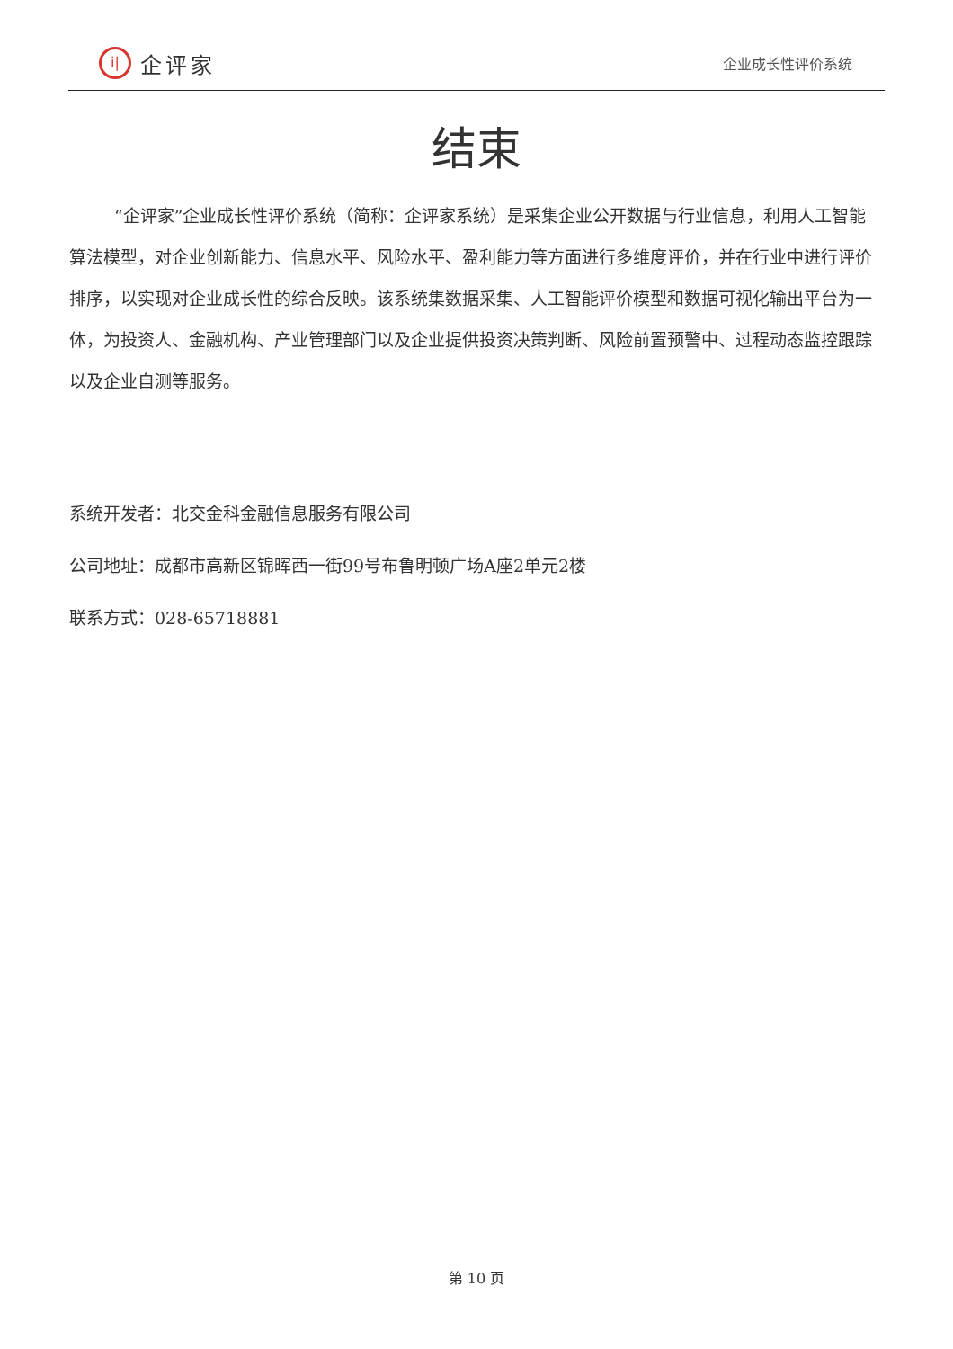i|
企评家
企业成长性评价系统
结束
“企评家”企业成长性评价系统（简称：企评家系统）是采集企业公开数据与行业信息，利用人工智能算法模型，对企业创新能力、信息水平、风险水平、盈利能力等方面进行多维度评价，并在行业中进行评价排序，以实现对企业成长性的综合反映。该系统集数据采集、人工智能评价模型和数据可视化输出平台为一体，为投资人、金融机构、产业管理部门以及企业提供投资决策判断、风险前置预警中、过程动态监控跟踪以及企业自测等服务。
系统开发者：北交金科金融信息服务有限公司
公司地址：成都市高新区锦晖西一街99号布鲁明顿广场A座2单元2楼
联系方式：028-65718881
第 10 页